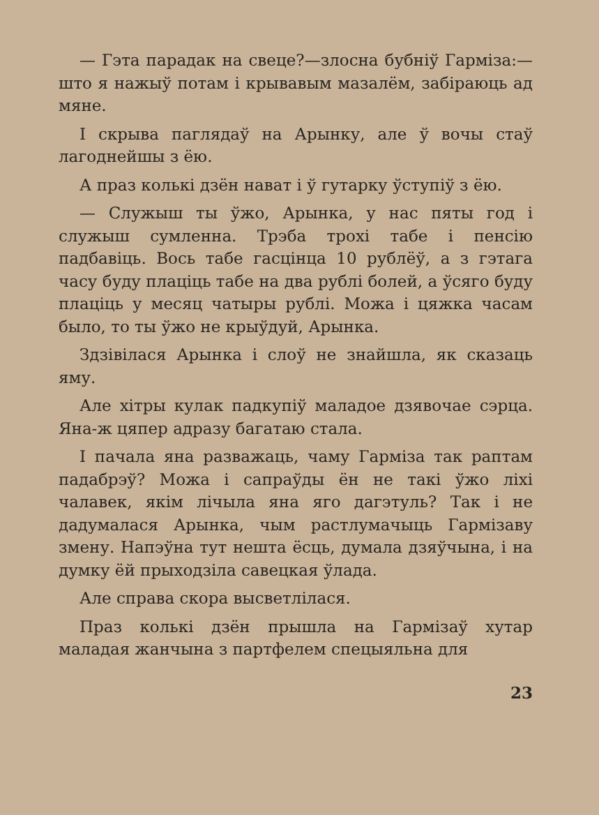— Гэта парадак на свеце?—злосна бубніў Гарміза:—што я нажыў потам і крывавым мазалём, забіраюць ад мяне.
І скрыва паглядаў на Арынку, але ў вочы стаў лагоднейшы з ёю.
А праз колькі дзён нават і ў гутарку ўступіў з ёю.
— Служыш ты ўжо, Арынка, у нас пяты год і служыш сумленна. Трэба трохі табе і пенсію падбавіць. Вось табе гасцінца 10 рублёў, а з гэтага часу буду плаціць табе на два рублі болей, а ўсяго буду плаціць у месяц чатыры рублі. Можа і цяжка часам было, то ты ўжо не крыўдуй, Арынка.
Здзівілася Арынка і слоў не знайшла, як сказаць яму.
Але хітры кулак падкупіў маладое дзявочае сэрца. Яна-ж цяпер адразу багатаю стала.
І пачала яна разважаць, чаму Гарміза так раптам падабрэў? Можа і сапраўды ён не такі ўжо ліхі чалавек, якім лічыла яна яго дагэтуль? Так і не дадумалася Арынка, чым растлумачыць Гармізаву змену. Напэўна тут нешта ёсць, думала дзяўчына, і на думку ёй прыходзіла савецкая ўлада.
Але справа скора высветлілася.
Праз колькі дзён прышла на Гармізаў хутар маладая жанчына з партфелем спецыяльна для
23